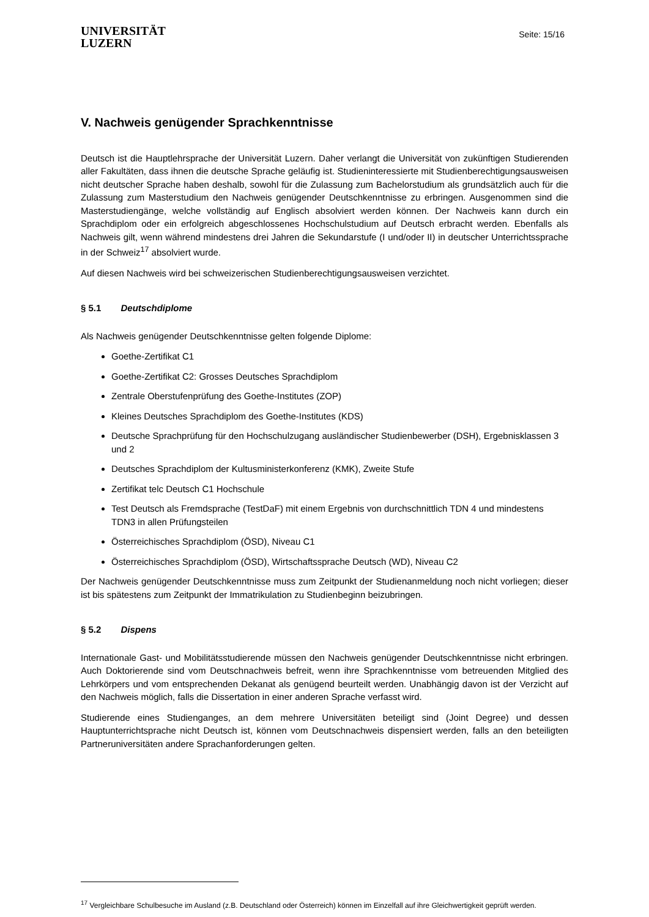UNIVERSITÄT
LUZERN
Seite: 15/16
V. Nachweis genügender Sprachkenntnisse
Deutsch ist die Hauptlehrsprache der Universität Luzern. Daher verlangt die Universität von zukünftigen Studierenden aller Fakultäten, dass ihnen die deutsche Sprache geläufig ist. Studieninteressierte mit Studienberechtigungsausweisen nicht deutscher Sprache haben deshalb, sowohl für die Zulassung zum Bachelorstudium als grundsätzlich auch für die Zulassung zum Masterstudium den Nachweis genügender Deutschkenntnisse zu erbringen. Ausgenommen sind die Masterstudiengänge, welche vollständig auf Englisch absolviert werden können. Der Nachweis kann durch ein Sprachdiplom oder ein erfolgreich abgeschlossenes Hochschulstudium auf Deutsch erbracht werden. Ebenfalls als Nachweis gilt, wenn während mindestens drei Jahren die Sekundarstufe (I und/oder II) in deutscher Unterrichtssprache in der Schweiz<sup>17</sup> absolviert wurde.
Auf diesen Nachweis wird bei schweizerischen Studienberechtigungsausweisen verzichtet.
§ 5.1 Deutschdiplome
Als Nachweis genügender Deutschkenntnisse gelten folgende Diplome:
Goethe-Zertifikat C1
Goethe-Zertifikat C2: Grosses Deutsches Sprachdiplom
Zentrale Oberstufenprüfung des Goethe-Institutes (ZOP)
Kleines Deutsches Sprachdiplom des Goethe-Institutes (KDS)
Deutsche Sprachprüfung für den Hochschulzugang ausländischer Studienbewerber (DSH), Ergebnisklassen 3 und 2
Deutsches Sprachdiplom der Kultusministerkonferenz (KMK), Zweite Stufe
Zertifikat telc Deutsch C1 Hochschule
Test Deutsch als Fremdsprache (TestDaF) mit einem Ergebnis von durchschnittlich TDN 4 und mindestens TDN3 in allen Prüfungsteilen
Österreichisches Sprachdiplom (ÖSD), Niveau C1
Österreichisches Sprachdiplom (ÖSD), Wirtschaftssprache Deutsch (WD), Niveau C2
Der Nachweis genügender Deutschkenntnisse muss zum Zeitpunkt der Studienanmeldung noch nicht vorliegen; dieser ist bis spätestens zum Zeitpunkt der Immatrikulation zu Studienbeginn beizubringen.
§ 5.2 Dispens
Internationale Gast- und Mobilitätsstudierende müssen den Nachweis genügender Deutschkenntnisse nicht erbringen. Auch Doktorierende sind vom Deutschnachweis befreit, wenn ihre Sprachkenntnisse vom betreuenden Mitglied des Lehrkörpers und vom entsprechenden Dekanat als genügend beurteilt werden. Unabhängig davon ist der Verzicht auf den Nachweis möglich, falls die Dissertation in einer anderen Sprache verfasst wird.
Studierende eines Studienganges, an dem mehrere Universitäten beteiligt sind (Joint Degree) und dessen Hauptunterrichtsprache nicht Deutsch ist, können vom Deutschnachweis dispensiert werden, falls an den beteiligten Partneruniversitäten andere Sprachanforderungen gelten.
<sup>17</sup> Vergleichbare Schulbesuche im Ausland (z.B. Deutschland oder Österreich) können im Einzelfall auf ihre Gleichwertigkeit geprüft werden.